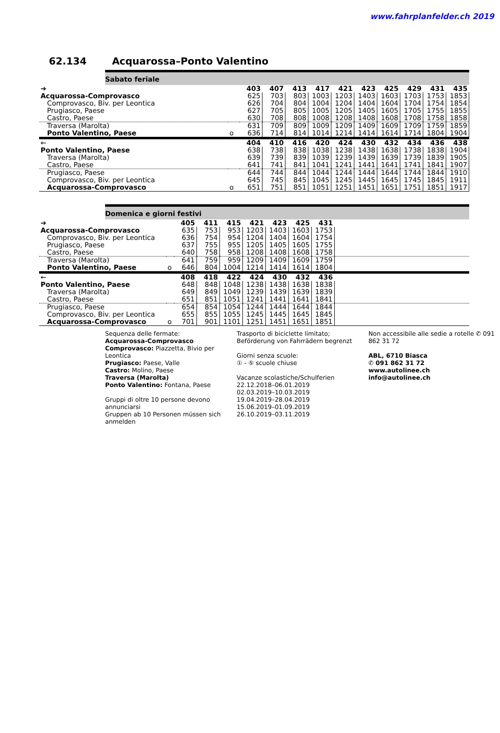www.fahrplanfelder.ch 2019
62.134 Acquarossa–Ponto Valentino
Sabato feriale
| ➔ | | 403 | 407 | 413 | 417 | 421 | 423 | 425 | 429 | 431 | 435 |
| Acquarossa-Comprovasco | | 625 | 703 | 803 | 1003 | 1203 | 1403 | 1603 | 1703 | 1753 | 1853 |
| Comprovasco, Biv. per Leontica | | 626 | 704 | 804 | 1004 | 1204 | 1404 | 1604 | 1704 | 1754 | 1854 |
| Prugiasco, Paese | | 627 | 705 | 805 | 1005 | 1205 | 1405 | 1605 | 1705 | 1755 | 1855 |
| Castro, Paese | | 630 | 708 | 808 | 1008 | 1208 | 1408 | 1608 | 1708 | 1758 | 1858 |
| Traversa (Marolta) | | 631 | 709 | 809 | 1009 | 1209 | 1409 | 1609 | 1709 | 1759 | 1859 |
| Ponto Valentino, Paese | o | 636 | 714 | 814 | 1014 | 1214 | 1414 | 1614 | 1714 | 1804 | 1904 |
| ← | | 404 | 410 | 416 | 420 | 424 | 430 | 432 | 434 | 436 | 438 |
| Ponto Valentino, Paese | | 638 | 738 | 838 | 1038 | 1238 | 1438 | 1638 | 1738 | 1838 | 1904 |
| Traversa (Marolta) | | 639 | 739 | 839 | 1039 | 1239 | 1439 | 1639 | 1739 | 1839 | 1905 |
| Castro, Paese | | 641 | 741 | 841 | 1041 | 1241 | 1441 | 1641 | 1741 | 1841 | 1907 |
| Prugiasco, Paese | | 644 | 744 | 844 | 1044 | 1244 | 1444 | 1644 | 1744 | 1844 | 1910 |
| Comprovasco, Biv. per Leontica | | 645 | 745 | 845 | 1045 | 1245 | 1445 | 1645 | 1745 | 1845 | 1911 |
| Acquarossa-Comprovasco | o | 651 | 751 | 851 | 1051 | 1251 | 1451 | 1651 | 1751 | 1851 | 1917 |
Domenica e giorni festivi
| ➔ | | 405 | 411 | 415 | 421 | 423 | 425 | 431 | |
| Acquarossa-Comprovasco | | 635 | 753 | 953 | 1203 | 1403 | 1603 | 1753 | |
| Comprovasco, Biv. per Leontica | | 636 | 754 | 954 | 1204 | 1404 | 1604 | 1754 | |
| Prugiasco, Paese | | 637 | 755 | 955 | 1205 | 1405 | 1605 | 1755 | |
| Castro, Paese | | 640 | 758 | 958 | 1208 | 1408 | 1608 | 1758 | |
| Traversa (Marolta) | | 641 | 759 | 959 | 1209 | 1409 | 1609 | 1759 | |
| Ponto Valentino, Paese | o | 646 | 804 | 1004 | 1214 | 1414 | 1614 | 1804 | |
| ← | | 408 | 418 | 422 | 424 | 430 | 432 | 436 | |
| Ponto Valentino, Paese | | 648 | 848 | 1048 | 1238 | 1438 | 1638 | 1838 | |
| Traversa (Marolta) | | 649 | 849 | 1049 | 1239 | 1439 | 1639 | 1839 | |
| Castro, Paese | | 651 | 851 | 1051 | 1241 | 1441 | 1641 | 1841 | |
| Prugiasco, Paese | | 654 | 854 | 1054 | 1244 | 1444 | 1644 | 1844 | |
| Comprovasco, Biv. per Leontica | | 655 | 855 | 1055 | 1245 | 1445 | 1645 | 1845 | |
| Acquarossa-Comprovasco | o | 701 | 901 | 1101 | 1251 | 1451 | 1651 | 1851 | |
Sequenza delle fermate:
Acquarossa-Comprovasco
Comprovasco: Piazzetta, Bivio per Leontica
Prugiasco: Paese, Valle
Castro: Molino, Paese
Traversa (Marolta)
Ponto Valentino: Fontana, Paese
Gruppi di oltre 10 persone devono annunciarsi
Gruppen ab 10 Personen müssen sich anmelden
Trasporto di biciclette limitato; Beförderung von Fahrrädern begrenzt
Giorni senza scuole:
① - ⑤ scuole chiuse
Vacanze scolastiche/Schulferien
22.12.2018–06.01.2019
02.03.2019–10.03.2019
19.04.2019–28.04.2019
15.06.2019–01.09.2019
26.10.2019–03.11.2019
Non accessibile alle sedie a rotelle ✆ 091 862 31 72
ABL, 6710 Biasca
✆ 091 862 31 72
www.autolinee.ch
info@autolinee.ch